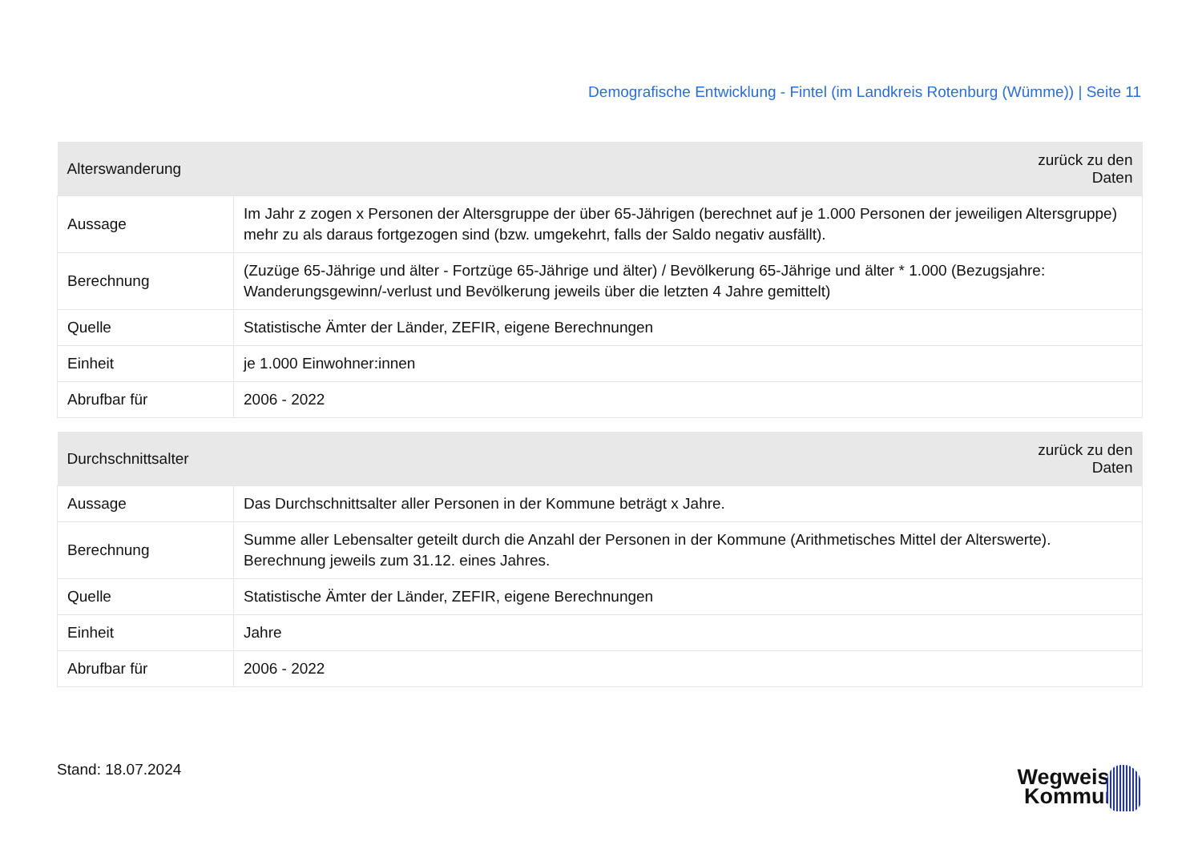Demografische Entwicklung - Fintel (im Landkreis Rotenburg (Wümme)) | Seite 11
| Alterswanderung | zurück zu den Daten |
| --- | --- |
| Aussage | Im Jahr z zogen x Personen der Altersgruppe der über 65-Jährigen (berechnet auf je 1.000 Personen der jeweiligen Altersgruppe) mehr zu als daraus fortgezogen sind (bzw. umgekehrt, falls der Saldo negativ ausfällt). |
| Berechnung | (Zuzüge 65-Jährige und älter - Fortzüge 65-Jährige und älter) / Bevölkerung 65-Jährige und älter * 1.000 (Bezugsjahre: Wanderungsgewinn/-verlust und Bevölkerung jeweils über die letzten 4 Jahre gemittelt) |
| Quelle | Statistische Ämter der Länder, ZEFIR, eigene Berechnungen |
| Einheit | je 1.000 Einwohner:innen |
| Abrufbar für | 2006 - 2022 |
| Durchschnittsalter | zurück zu den Daten |
| --- | --- |
| Aussage | Das Durchschnittsalter aller Personen in der Kommune beträgt x Jahre. |
| Berechnung | Summe aller Lebensalter geteilt durch die Anzahl der Personen in der Kommune (Arithmetisches Mittel der Alterswerte). Berechnung jeweils zum 31.12. eines Jahres. |
| Quelle | Statistische Ämter der Länder, ZEFIR, eigene Berechnungen |
| Einheit | Jahre |
| Abrufbar für | 2006 - 2022 |
Stand: 18.07.2024
Wegweiser
Kommune